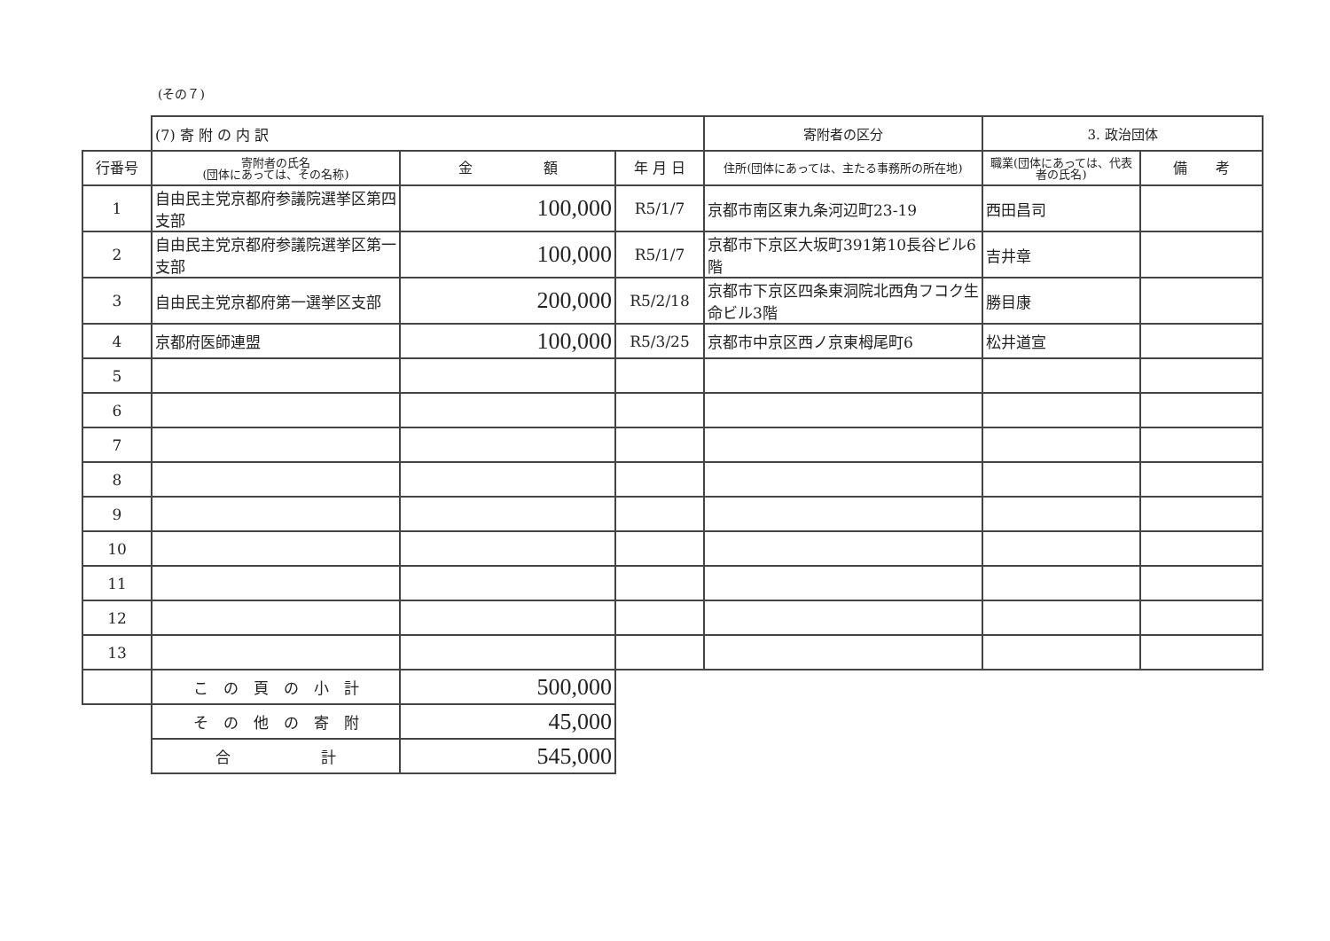(その７)
| | (7) 寄 附 の 内 訳 | | | 寄附者の区分 | 3. 政治団体 | |
| 行番号 | 寄附者の氏名 (団体にあっては、その名称) | 金 額 | 年 月 日 | 住所(団体にあっては、主たる事務所の所在地) | 職業(団体にあっては、代表者の氏名) | 備 考 |
| 1 | 自由民主党京都府参議院選挙区第四支部 | 100,000 | R5/1/7 | 京都市南区東九条河辺町23-19 | 西田昌司 | |
| 2 | 自由民主党京都府参議院選挙区第一支部 | 100,000 | R5/1/7 | 京都市下京区大坂町391第10長谷ビル6階 | 吉井章 | |
| 3 | 自由民主党京都府第一選挙区支部 | 200,000 | R5/2/18 | 京都市下京区四条東洞院北西角フコク生命ビル3階 | 勝目康 | |
| 4 | 京都府医師連盟 | 100,000 | R5/3/25 | 京都市中京区西ノ京東栂尾町6 | 松井道宣 | |
| 5 | | | | | | |
| 6 | | | | | | |
| 7 | | | | | | |
| 8 | | | | | | |
| 9 | | | | | | |
| 10 | | | | | | |
| 11 | | | | | | |
| 12 | | | | | | |
| 13 | | | | | | |
| | こ の 頁 の 小 計 | 500,000 | | | | |
| | そ の 他 の 寄 附 | 45,000 | | | | |
| | 合 計 | 545,000 | | | | |